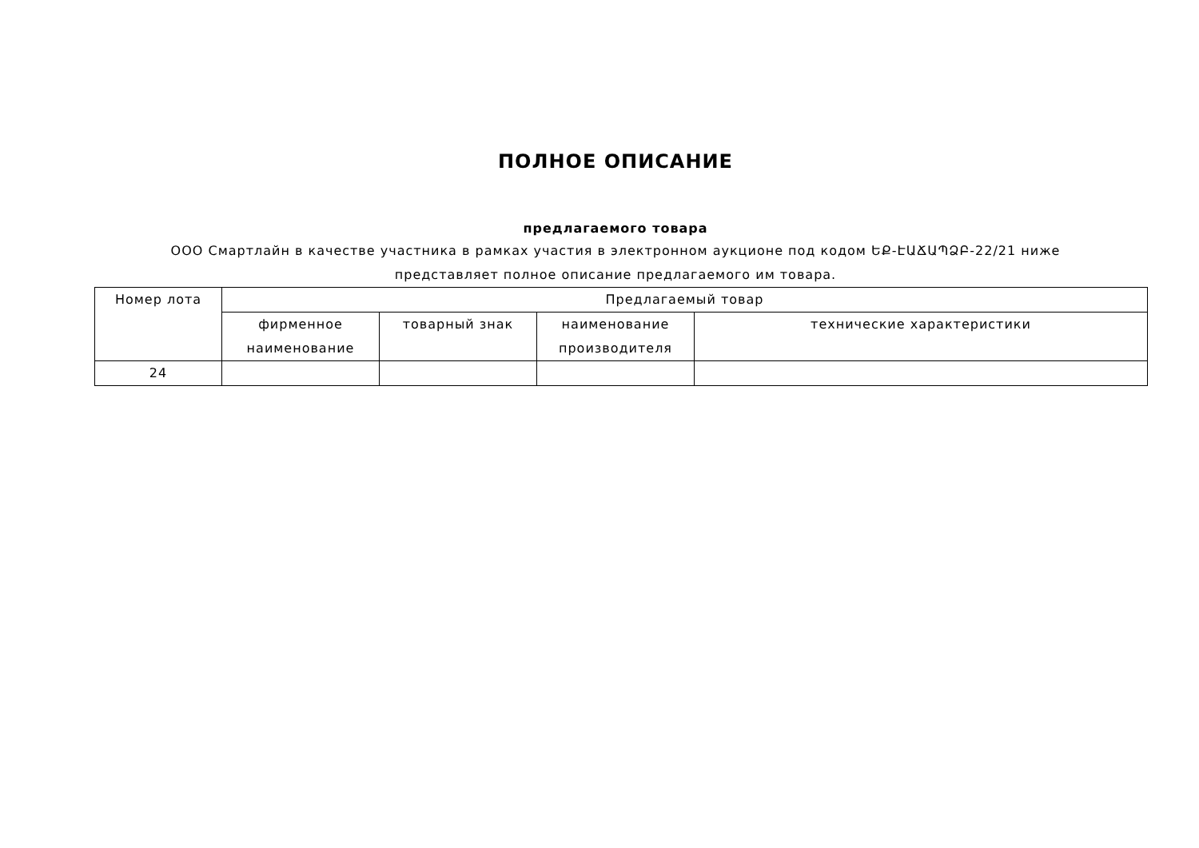ПОЛНОЕ ОПИСАНИЕ
предлагаемого товара
ООО Смартлайн в качестве участника в рамках участия в электронном аукционе под кодом ԵՔ-ԷԱՃԱՊՁԲ-22/21 ниже представляет полное описание предлагаемого им товара.
| Номер лота | Предлагаемый товар | | | |
| --- | --- | --- | --- | --- |
| | фирменное наименование | товарный знак | наименование производителя | технические характеристики |
| 24 | | | | |